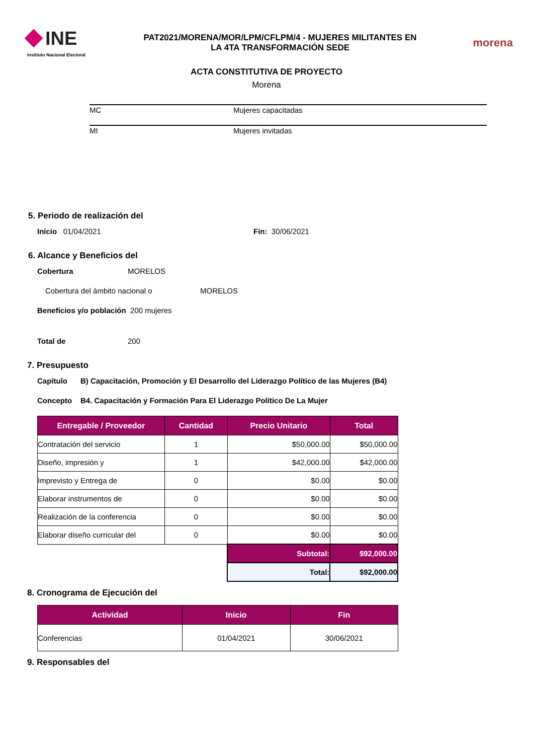INE
Instituto Nacional Electoral
PAT2021/MORENA/MOR/LPM/CFLPM/4 - MUJERES MILITANTES EN
LA 4TA TRANSFORMACIÓN SEDE
morena
ACTA CONSTITUTIVA DE PROYECTO
Morena
MC Mujeres capacitadas
MI Mujeres invitadas
5. Periodo de realización del
Inicio 01/04/2021 Fin: 30/06/2021
6. Alcance y Beneficios del
Cobertura MORELOS
Cobertura del ámbito nacional o MORELOS
Beneficios y/o población 200 mujeres
Total de 200
7. Presupuesto
Capítulo B) Capacitación, Promoción y El Desarrollo del Liderazgo Político de las Mujeres (B4)
Concepto B4. Capacitación y Formación Para El Liderazgo Político De La Mujer
| Entregable / Proveedor | Cantidad | Precio Unitario | Total |
| --- | --- | --- | --- |
| Contratación del servicio | 1 | $50,000.00 | $50,000.00 |
| Diseño, impresión y | 1 | $42,000.00 | $42,000.00 |
| Imprevisto y Entrega de | 0 | $0.00 | $0.00 |
| Elaborar instrumentos de | 0 | $0.00 | $0.00 |
| Realización de la conferencia | 0 | $0.00 | $0.00 |
| Elaborar diseño curricular del | 0 | $0.00 | $0.00 |
| | | Subtotal: | $92,000.00 |
| | | Total: | $92,000.00 |
8. Cronograma de Ejecución del
| Actividad | Inicio | Fin |
| --- | --- | --- |
| Conferencias | 01/04/2021 | 30/06/2021 |
9. Responsables del